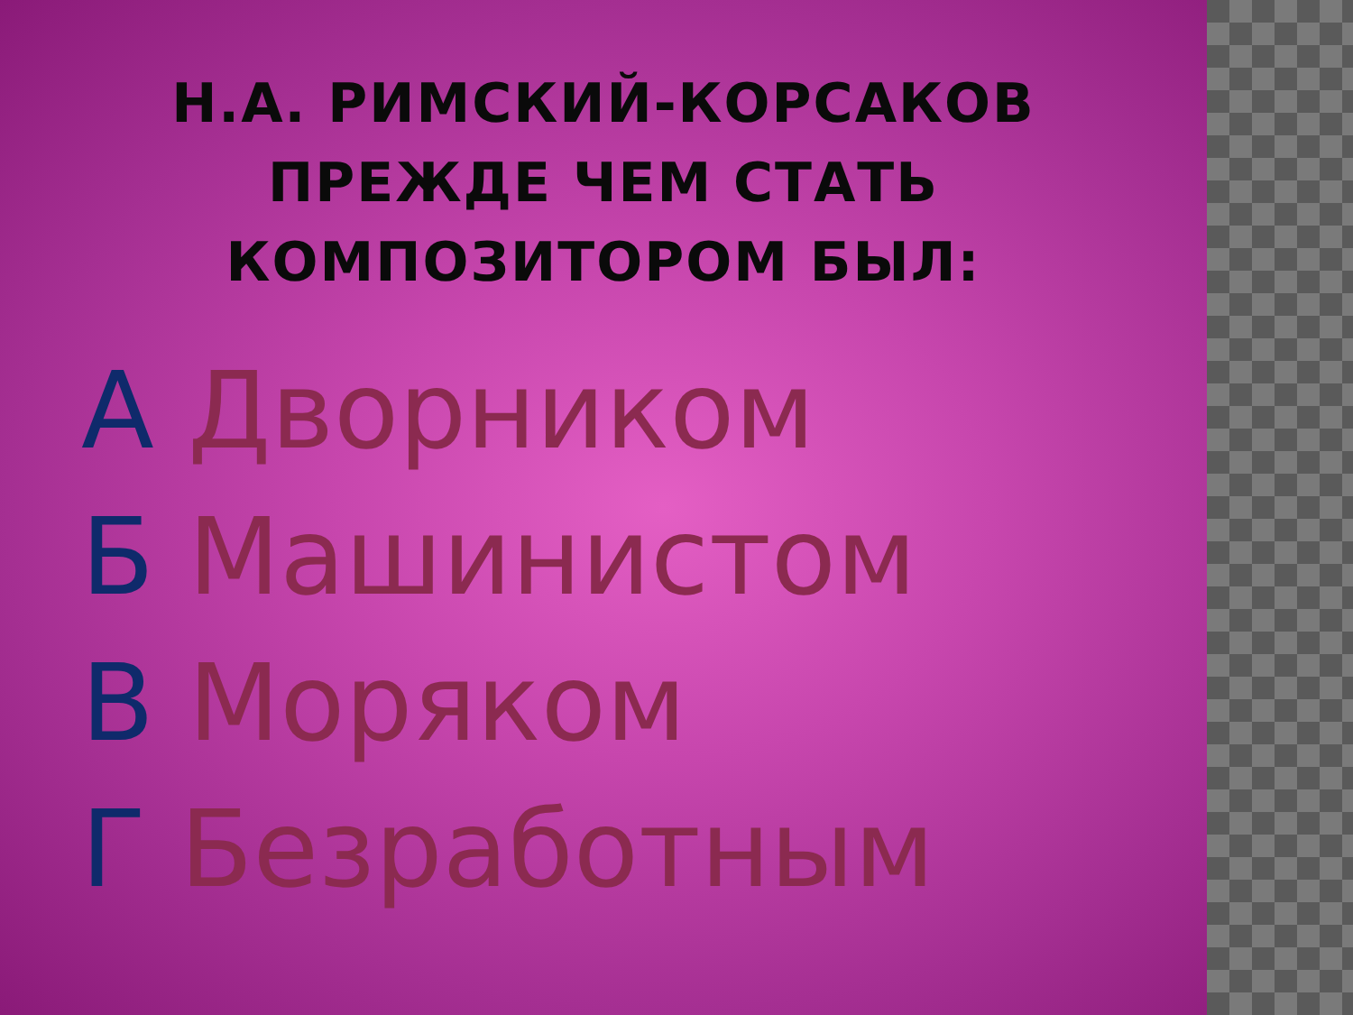Н.А. РИМСКИЙ-КОРСАКОВ
ПРЕЖДЕ ЧЕМ СТАТЬ
КОМПОЗИТОРОМ БЫЛ:
А Дворником
Б Машинистом
В Моряком
Г Безработным